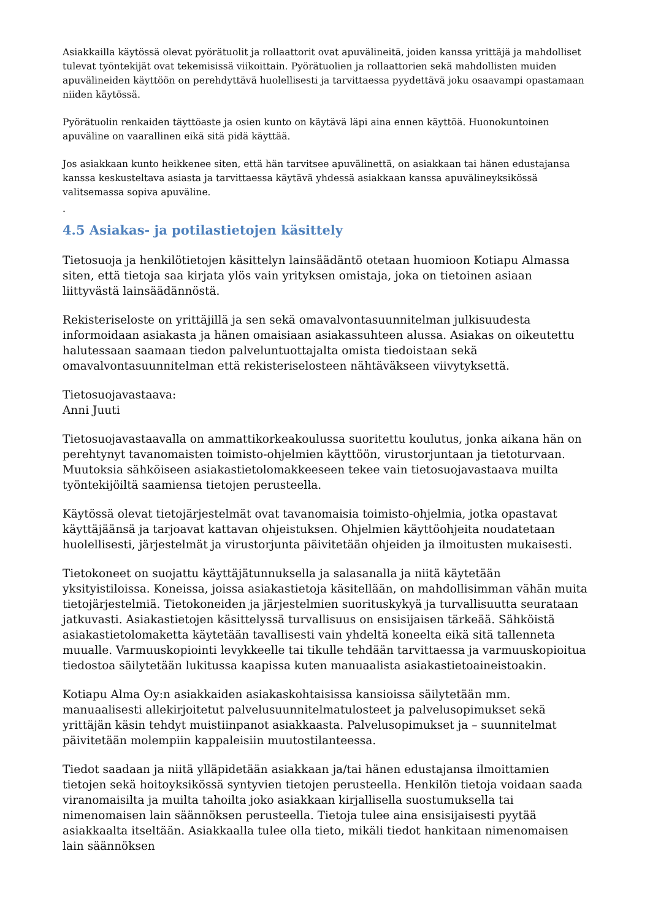Asiakkailla käytössä olevat pyörätuolit ja rollaattorit ovat apuvälineitä, joiden kanssa yrittäjä ja mahdolliset tulevat työntekijät ovat tekemisissä viikoittain. Pyörätuolien ja rollaattorien sekä mahdollisten muiden apuvälineiden käyttöön on perehdyttävä huolellisesti ja tarvittaessa pyydettävä joku osaavampi opastamaan niiden käytössä.
Pyörätuolin renkaiden täyttöaste ja osien kunto on käytävä läpi aina ennen käyttöä. Huonokuntoinen apuväline on vaarallinen eikä sitä pidä käyttää.
Jos asiakkaan kunto heikkenee siten, että hän tarvitsee apuvälinettä, on asiakkaan tai hänen edustajansa kanssa keskusteltava asiasta ja tarvittaessa käytävä yhdessä asiakkaan kanssa apuvälineyksikössä valitsemassa sopiva apuväline.
.
4.5 Asiakas- ja potilastietojen käsittely
Tietosuoja ja henkilötietojen käsittelyn lainsäädäntö otetaan huomioon Kotiapu Almassa siten, että tietoja saa kirjata ylös vain yrityksen omistaja, joka on tietoinen asiaan liittyvästä lainsäädännöstä.
Rekisteriseloste on yrittäjillä ja sen sekä omavalvontasuunnitelman julkisuudesta informoidaan asiakasta ja hänen omaisiaan asiakassuhteen alussa. Asiakas on oikeutettu halutessaan saamaan tiedon palveluntuottajalta omista tiedoistaan sekä omavalvontasuunnitelman että rekisteriselosteen nähtäväkseen viivytyksettä.
Tietosuojavastaava:
Anni Juuti
Tietosuojavastaavalla on ammattikorkeakoulussa suoritettu koulutus, jonka aikana hän on perehtynyt tavanomaisten toimisto-ohjelmien käyttöön, virustorjuntaan ja tietoturvaan. Muutoksia sähköiseen asiakastietolomakkeeseen tekee vain tietosuojavastaava muilta työntekijöiltä saamiensa tietojen perusteella.
Käytössä olevat tietojärjestelmät ovat tavanomaisia toimisto-ohjelmia, jotka opastavat käyttäjäänsä ja tarjoavat kattavan ohjeistuksen. Ohjelmien käyttöohjeita noudatetaan huolellisesti, järjestelmät ja virustorjunta päivitetään ohjeiden ja ilmoitusten mukaisesti.
Tietokoneet on suojattu käyttäjätunnuksella ja salasanalla ja niitä käytetään yksityistiloissa. Koneissa, joissa asiakastietoja käsitellään, on mahdollisimman vähän muita tietojärjestelmiä. Tietokoneiden ja järjestelmien suorituskykyä ja turvallisuutta seurataan jatkuvasti. Asiakastietojen käsittelyssä turvallisuus on ensisijaisen tärkeää. Sähköistä asiakastietolomaketta käytetään tavallisesti vain yhdeltä koneelta eikä sitä tallenneta muualle. Varmuuskopiointi levykkeelle tai tikulle tehdään tarvittaessa ja varmuuskopioitua tiedostoa säilytetään lukitussa kaapissa kuten manuaalista asiakastietoaineistoakin.
Kotiapu Alma Oy:n asiakkaiden asiakaskohtaisissa kansioissa säilytetään mm. manuaalisesti allekirjoitetut palvelusuunnitelmatulosteet ja palvelusopimukset sekä yrittäjän käsin tehdyt muistiinpanot asiakkaasta. Palvelusopimukset ja – suunnitelmat päivitetään molempiin kappaleisiin muutostilanteessa.
Tiedot saadaan ja niitä ylläpidetään asiakkaan ja/tai hänen edustajansa ilmoittamien tietojen sekä hoitoyksikössä syntyvien tietojen perusteella. Henkilön tietoja voidaan saada viranomaisilta ja muilta tahoilta joko asiakkaan kirjallisella suostumuksella tai nimenomaisen lain säännöksen perusteella. Tietoja tulee aina ensisijaisesti pyytää asiakkaalta itseltään. Asiakkaalla tulee olla tieto, mikäli tiedot hankitaan nimenomaisen lain säännöksen